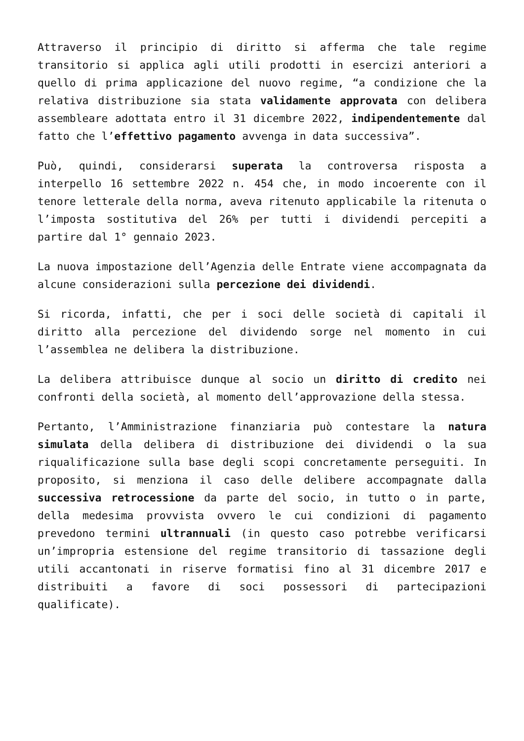Attraverso il principio di diritto si afferma che tale regime transitorio si applica agli utili prodotti in esercizi anteriori a quello di prima applicazione del nuovo regime, “a condizione che la relativa distribuzione sia stata validamente approvata con delibera assembleare adottata entro il 31 dicembre 2022, indipendentemente dal fatto che l’effettivo pagamento avvenga in data successiva”.
Può, quindi, considerarsi superata la controversa risposta a interpello 16 settembre 2022 n. 454 che, in modo incoerente con il tenore letterale della norma, aveva ritenuto applicabile la ritenuta o l’imposta sostitutiva del 26% per tutti i dividendi percepiti a partire dal 1° gennaio 2023.
La nuova impostazione dell’Agenzia delle Entrate viene accompagnata da alcune considerazioni sulla percezione dei dividendi.
Si ricorda, infatti, che per i soci delle società di capitali il diritto alla percezione del dividendo sorge nel momento in cui l’assemblea ne delibera la distribuzione.
La delibera attribuisce dunque al socio un diritto di credito nei confronti della società, al momento dell’approvazione della stessa.
Pertanto, l’Amministrazione finanziaria può contestare la natura simulata della delibera di distribuzione dei dividendi o la sua riqualificazione sulla base degli scopi concretamente perseguiti. In proposito, si menziona il caso delle delibere accompagnate dalla successiva retrocessione da parte del socio, in tutto o in parte, della medesima provvista ovvero le cui condizioni di pagamento prevedono termini ultrannuali (in questo caso potrebbe verificarsi un’impropria estensione del regime transitorio di tassazione degli utili accantonati in riserve formatisi fino al 31 dicembre 2017 e distribuiti a favore di soci possessori di partecipazioni qualificate).